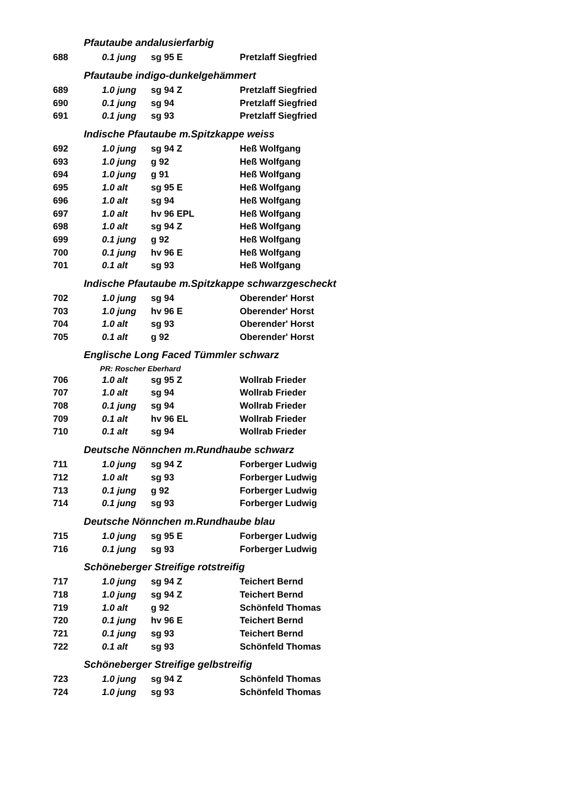| Pfautaube andalusierfarbig | | | |
| 688 | 0.1 jung | sg 95 E | Pretzlaff Siegfried |
| Pfautaube indigo-dunkelgehämmert | | | |
| 689 | 1.0 jung | sg 94 Z | Pretzlaff Siegfried |
| 690 | 0.1 jung | sg 94 | Pretzlaff Siegfried |
| 691 | 0.1 jung | sg 93 | Pretzlaff Siegfried |
| Indische Pfautaube m.Spitzkappe weiss | | | |
| 692 | 1.0 jung | sg 94 Z | Heß Wolfgang |
| 693 | 1.0 jung | g 92 | Heß Wolfgang |
| 694 | 1.0 jung | g 91 | Heß Wolfgang |
| 695 | 1.0 alt | sg 95 E | Heß Wolfgang |
| 696 | 1.0 alt | sg 94 | Heß Wolfgang |
| 697 | 1.0 alt | hv 96 EPL | Heß Wolfgang |
| 698 | 1.0 alt | sg 94 Z | Heß Wolfgang |
| 699 | 0.1 jung | g 92 | Heß Wolfgang |
| 700 | 0.1 jung | hv 96 E | Heß Wolfgang |
| 701 | 0.1 alt | sg 93 | Heß Wolfgang |
| Indische Pfautaube m.Spitzkappe schwarzgescheckt | | | |
| 702 | 1.0 jung | sg 94 | Oberender' Horst |
| 703 | 1.0 jung | hv 96 E | Oberender' Horst |
| 704 | 1.0 alt | sg 93 | Oberender' Horst |
| 705 | 0.1 alt | g 92 | Oberender' Horst |
| Englische Long Faced Tümmler schwarz | | | |
| PR: Roscher Eberhard | | | |
| 706 | 1.0 alt | sg 95 Z | Wollrab Frieder |
| 707 | 1.0 alt | sg 94 | Wollrab Frieder |
| 708 | 0.1 jung | sg 94 | Wollrab Frieder |
| 709 | 0.1 alt | hv 96 EL | Wollrab Frieder |
| 710 | 0.1 alt | sg 94 | Wollrab Frieder |
| Deutsche Nönnchen m.Rundhaube schwarz | | | |
| 711 | 1.0 jung | sg 94 Z | Forberger Ludwig |
| 712 | 1.0 alt | sg 93 | Forberger Ludwig |
| 713 | 0.1 jung | g 92 | Forberger Ludwig |
| 714 | 0.1 jung | sg 93 | Forberger Ludwig |
| Deutsche Nönnchen m.Rundhaube blau | | | |
| 715 | 1.0 jung | sg 95 E | Forberger Ludwig |
| 716 | 0.1 jung | sg 93 | Forberger Ludwig |
| Schöneberger Streifige rotstreifig | | | |
| 717 | 1.0 jung | sg 94 Z | Teichert Bernd |
| 718 | 1.0 jung | sg 94 Z | Teichert Bernd |
| 719 | 1.0 alt | g 92 | Schönfeld Thomas |
| 720 | 0.1 jung | hv 96 E | Teichert Bernd |
| 721 | 0.1 jung | sg 93 | Teichert Bernd |
| 722 | 0.1 alt | sg 93 | Schönfeld Thomas |
| Schöneberger Streifige gelbstreifig | | | |
| 723 | 1.0 jung | sg 94 Z | Schönfeld Thomas |
| 724 | 1.0 jung | sg 93 | Schönfeld Thomas |